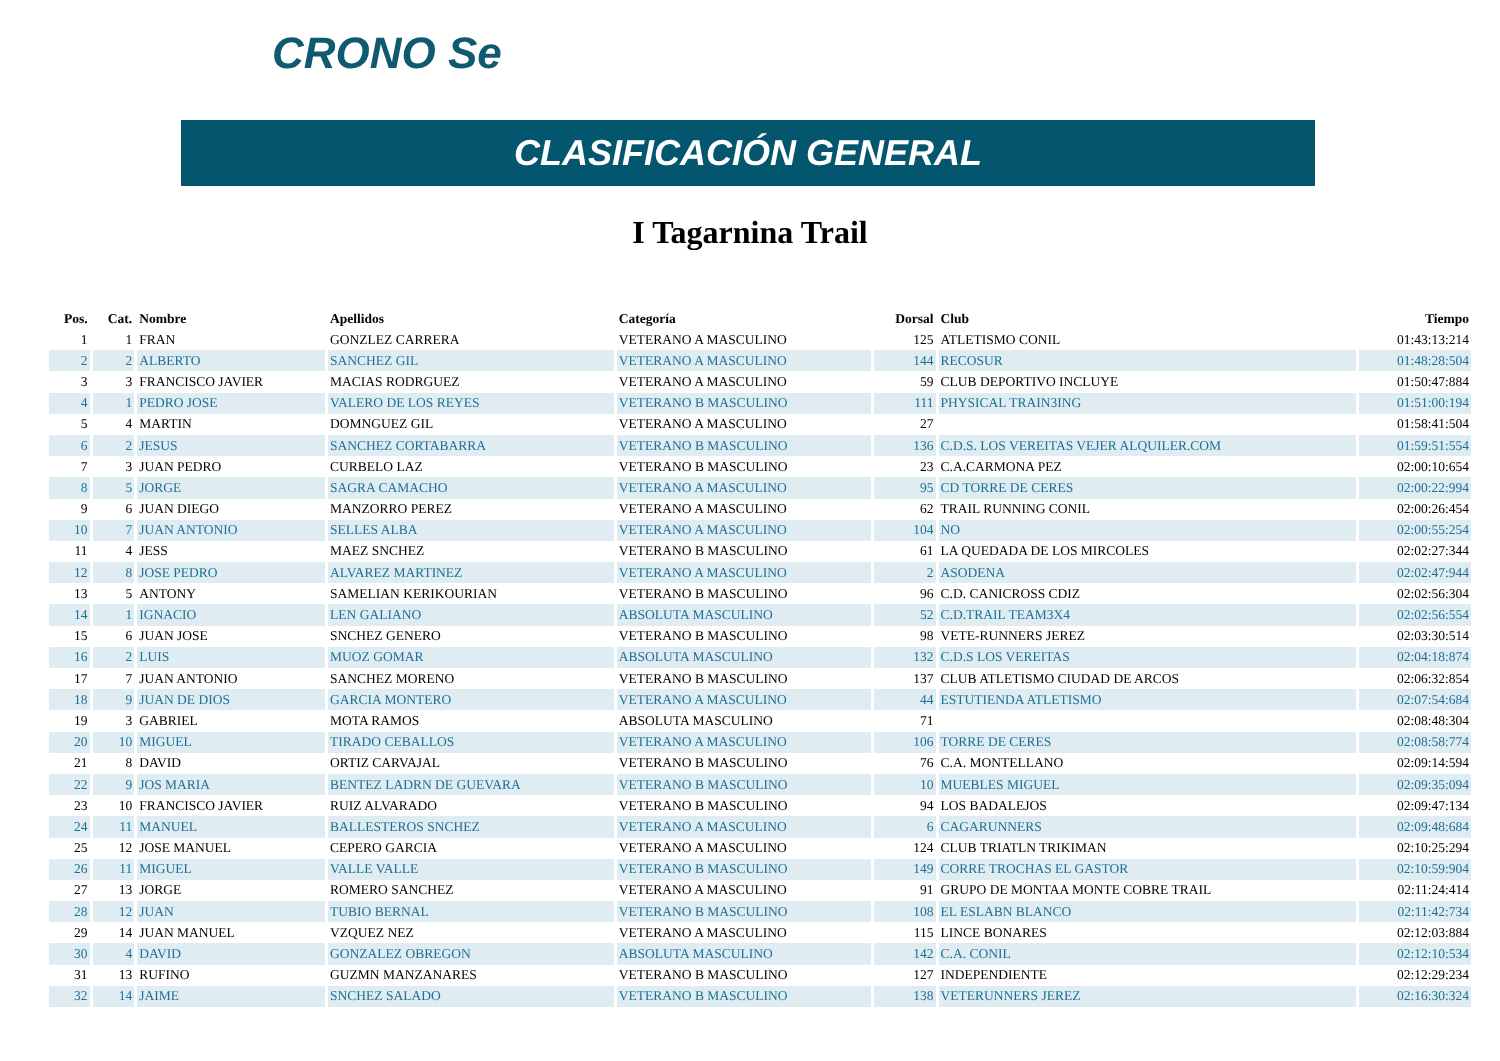CRONO Se
CLASIFICACIÓN GENERAL
I Tagarnina Trail
| Pos. | Cat. | Nombre | Apellidos | Categoría | Dorsal | Club | Tiempo |
| --- | --- | --- | --- | --- | --- | --- | --- |
| 1 | 1 | FRAN | GONZLEZ CARRERA | VETERANO A MASCULINO | 125 | ATLETISMO CONIL | 01:43:13:214 |
| 2 | 2 | ALBERTO | SANCHEZ GIL | VETERANO A MASCULINO | 144 | RECOSUR | 01:48:28:504 |
| 3 | 3 | FRANCISCO JAVIER | MACIAS RODRGUEZ | VETERANO A MASCULINO | 59 | CLUB DEPORTIVO INCLUYE | 01:50:47:884 |
| 4 | 1 | PEDRO JOSE | VALERO DE LOS REYES | VETERANO B MASCULINO | 111 | PHYSICAL TRAIN3ING | 01:51:00:194 |
| 5 | 4 | MARTIN | DOMNGUEZ GIL | VETERANO A MASCULINO | 27 | | 01:58:41:504 |
| 6 | 2 | JESUS | SANCHEZ CORTABARRA | VETERANO B MASCULINO | 136 | C.D.S. LOS VEREITAS VEJER ALQUILER.COM | 01:59:51:554 |
| 7 | 3 | JUAN PEDRO | CURBELO LAZ | VETERANO B MASCULINO | 23 | C.A.CARMONA PEZ | 02:00:10:654 |
| 8 | 5 | JORGE | SAGRA CAMACHO | VETERANO A MASCULINO | 95 | CD TORRE DE CERES | 02:00:22:994 |
| 9 | 6 | JUAN DIEGO | MANZORRO PEREZ | VETERANO A MASCULINO | 62 | TRAIL RUNNING CONIL | 02:00:26:454 |
| 10 | 7 | JUAN ANTONIO | SELLES ALBA | VETERANO A MASCULINO | 104 | NO | 02:00:55:254 |
| 11 | 4 | JESS | MAEZ SNCHEZ | VETERANO B MASCULINO | 61 | LA QUEDADA DE LOS MIRCOLES | 02:02:27:344 |
| 12 | 8 | JOSE PEDRO | ALVAREZ MARTINEZ | VETERANO A MASCULINO | 2 | ASODENA | 02:02:47:944 |
| 13 | 5 | ANTONY | SAMELIAN KERIKOURIAN | VETERANO B MASCULINO | 96 | C.D. CANICROSS CDIZ | 02:02:56:304 |
| 14 | 1 | IGNACIO | LEN GALIANO | ABSOLUTA MASCULINO | 52 | C.D.TRAIL TEAM3X4 | 02:02:56:554 |
| 15 | 6 | JUAN JOSE | SNCHEZ GENERO | VETERANO B MASCULINO | 98 | VETE-RUNNERS JEREZ | 02:03:30:514 |
| 16 | 2 | LUIS | MUOZ GOMAR | ABSOLUTA MASCULINO | 132 | C.D.S LOS VEREITAS | 02:04:18:874 |
| 17 | 7 | JUAN ANTONIO | SANCHEZ MORENO | VETERANO B MASCULINO | 137 | CLUB ATLETISMO CIUDAD DE ARCOS | 02:06:32:854 |
| 18 | 9 | JUAN DE DIOS | GARCIA MONTERO | VETERANO A MASCULINO | 44 | ESTUTIENDA ATLETISMO | 02:07:54:684 |
| 19 | 3 | GABRIEL | MOTA RAMOS | ABSOLUTA MASCULINO | 71 | | 02:08:48:304 |
| 20 | 10 | MIGUEL | TIRADO CEBALLOS | VETERANO A MASCULINO | 106 | TORRE DE CERES | 02:08:58:774 |
| 21 | 8 | DAVID | ORTIZ CARVAJAL | VETERANO B MASCULINO | 76 | C.A. MONTELLANO | 02:09:14:594 |
| 22 | 9 | JOS MARIA | BENTEZ LADRN DE GUEVARA | VETERANO B MASCULINO | 10 | MUEBLES MIGUEL | 02:09:35:094 |
| 23 | 10 | FRANCISCO JAVIER | RUIZ ALVARADO | VETERANO B MASCULINO | 94 | LOS BADALEJOS | 02:09:47:134 |
| 24 | 11 | MANUEL | BALLESTEROS SNCHEZ | VETERANO A MASCULINO | 6 | CAGARUNNERS | 02:09:48:684 |
| 25 | 12 | JOSE MANUEL | CEPERO GARCIA | VETERANO A MASCULINO | 124 | CLUB TRIATLN TRIKIMAN | 02:10:25:294 |
| 26 | 11 | MIGUEL | VALLE VALLE | VETERANO B MASCULINO | 149 | CORRE TROCHAS EL GASTOR | 02:10:59:904 |
| 27 | 13 | JORGE | ROMERO SANCHEZ | VETERANO A MASCULINO | 91 | GRUPO DE MONTAA MONTE COBRE TRAIL | 02:11:24:414 |
| 28 | 12 | JUAN | TUBIO BERNAL | VETERANO B MASCULINO | 108 | EL ESLABN BLANCO | 02:11:42:734 |
| 29 | 14 | JUAN MANUEL | VZQUEZ NEZ | VETERANO A MASCULINO | 115 | LINCE BONARES | 02:12:03:884 |
| 30 | 4 | DAVID | GONZALEZ OBREGON | ABSOLUTA MASCULINO | 142 | C.A. CONIL | 02:12:10:534 |
| 31 | 13 | RUFINO | GUZMN MANZANARES | VETERANO B MASCULINO | 127 | INDEPENDIENTE | 02:12:29:234 |
| 32 | 14 | JAIME | SNCHEZ SALADO | VETERANO B MASCULINO | 138 | VETERUNNERS JEREZ | 02:16:30:324 |